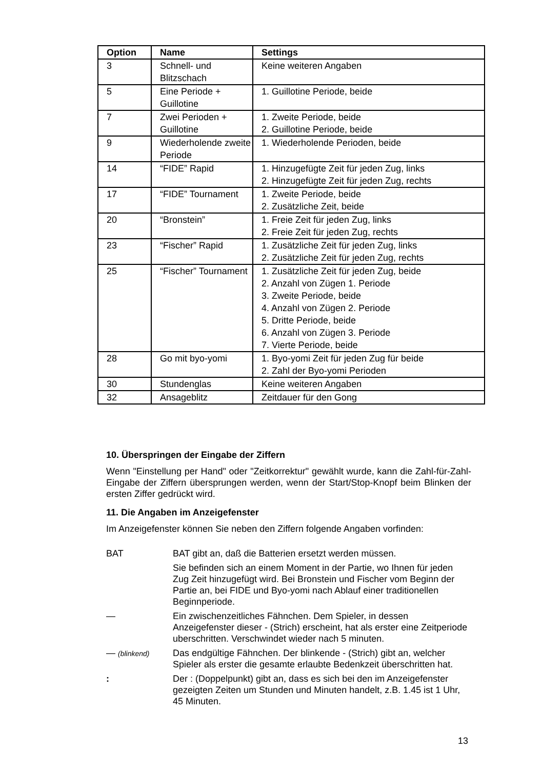| Option | Name | Settings |
| --- | --- | --- |
| 3 | Schnell- und Blitzschach | Keine weiteren Angaben |
| 5 | Eine Periode + Guillotine | 1. Guillotine Periode, beide |
| 7 | Zwei Perioden + Guillotine | 1. Zweite Periode, beide 2. Guillotine Periode, beide |
| 9 | Wiederholende zweite Periode | 1. Wiederholende Perioden, beide |
| 14 | “FIDE” Rapid | 1. Hinzugefügte Zeit für jeden Zug, links 2. Hinzugefügte Zeit für jeden Zug, rechts |
| 17 | “FIDE” Tournament | 1. Zweite Periode, beide 2. Zusätzliche Zeit, beide |
| 20 | “Bronstein” | 1. Freie Zeit für jeden Zug, links 2. Freie Zeit für jeden Zug, rechts |
| 23 | “Fischer” Rapid | 1. Zusätzliche Zeit für jeden Zug, links 2. Zusätzliche Zeit für jeden Zug, rechts |
| 25 | “Fischer” Tournament | 1. Zusätzliche Zeit für jeden Zug, beide 2. Anzahl von Zügen 1. Periode 3. Zweite Periode, beide 4. Anzahl von Zügen 2. Periode 5. Dritte Periode, beide 6. Anzahl von Zügen 3. Periode 7. Vierte Periode, beide |
| 28 | Go mit byo-yomi | 1. Byo-yomi Zeit für jeden Zug für beide 2. Zahl der Byo-yomi Perioden |
| 30 | Stundenglas | Keine weiteren Angaben |
| 32 | Ansageblitz | Zeitdauer für den Gong |
10. Überspringen der Eingabe der Ziffern
Wenn "Einstellung per Hand" oder "Zeitkorrektur" gewählt wurde, kann die Zahl-für-Zahl-Eingabe der Ziffern übersprungen werden, wenn der Start/Stop-Knopf beim Blinken der ersten Ziffer gedrückt wird.
11. Die Angaben im Anzeigefenster
Im Anzeigefenster können Sie neben den Ziffern folgende Angaben vorfinden:
BAT BAT gibt an, daß die Batterien ersetzt werden müssen.
Sie befinden sich an einem Moment in der Partie, wo Ihnen für jeden Zug Zeit hinzugefügt wird. Bei Bronstein und Fischer vom Beginn der Partie an, bei FIDE und Byo-yomi nach Ablauf einer traditionellen Beginnperiode.
— Ein zwischenzeitliches Fähnchen. Dem Spieler, in dessen Anzeigefenster dieser - (Strich) erscheint, hat als erster eine Zeitperiode uberschritten. Verschwindet wieder nach 5 minuten.
— (blinkend)
Das endgültige Fähnchen. Der blinkende - (Strich) gibt an, welcher Spieler als erster die gesamte erlaubte Bedenkzeit überschritten hat.
: Der : (Doppelpunkt) gibt an, dass es sich bei den im Anzeigefenster gezeigten Zeiten um Stunden und Minuten handelt, z.B. 1.45 ist 1 Uhr, 45 Minuten.
13